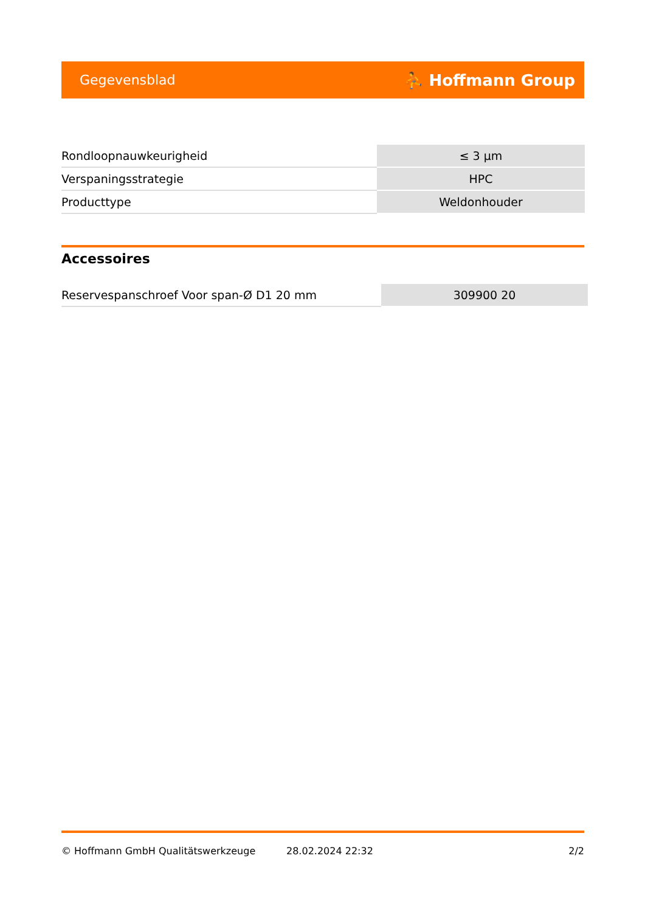Gegevensblad ⛹ Hoffmann Group
| Rondloopnauwkeurigheid | ≤ 3 µm |
| Verspaningsstrategie | HPC |
| Producttype | Weldonhouder |
Accessoires
| Reservespanschroef Voor span-Ø D1 20 mm | 309900 20 |
© Hoffmann GmbH Qualitätswerkzeuge 28.02.2024 22:32 2/2